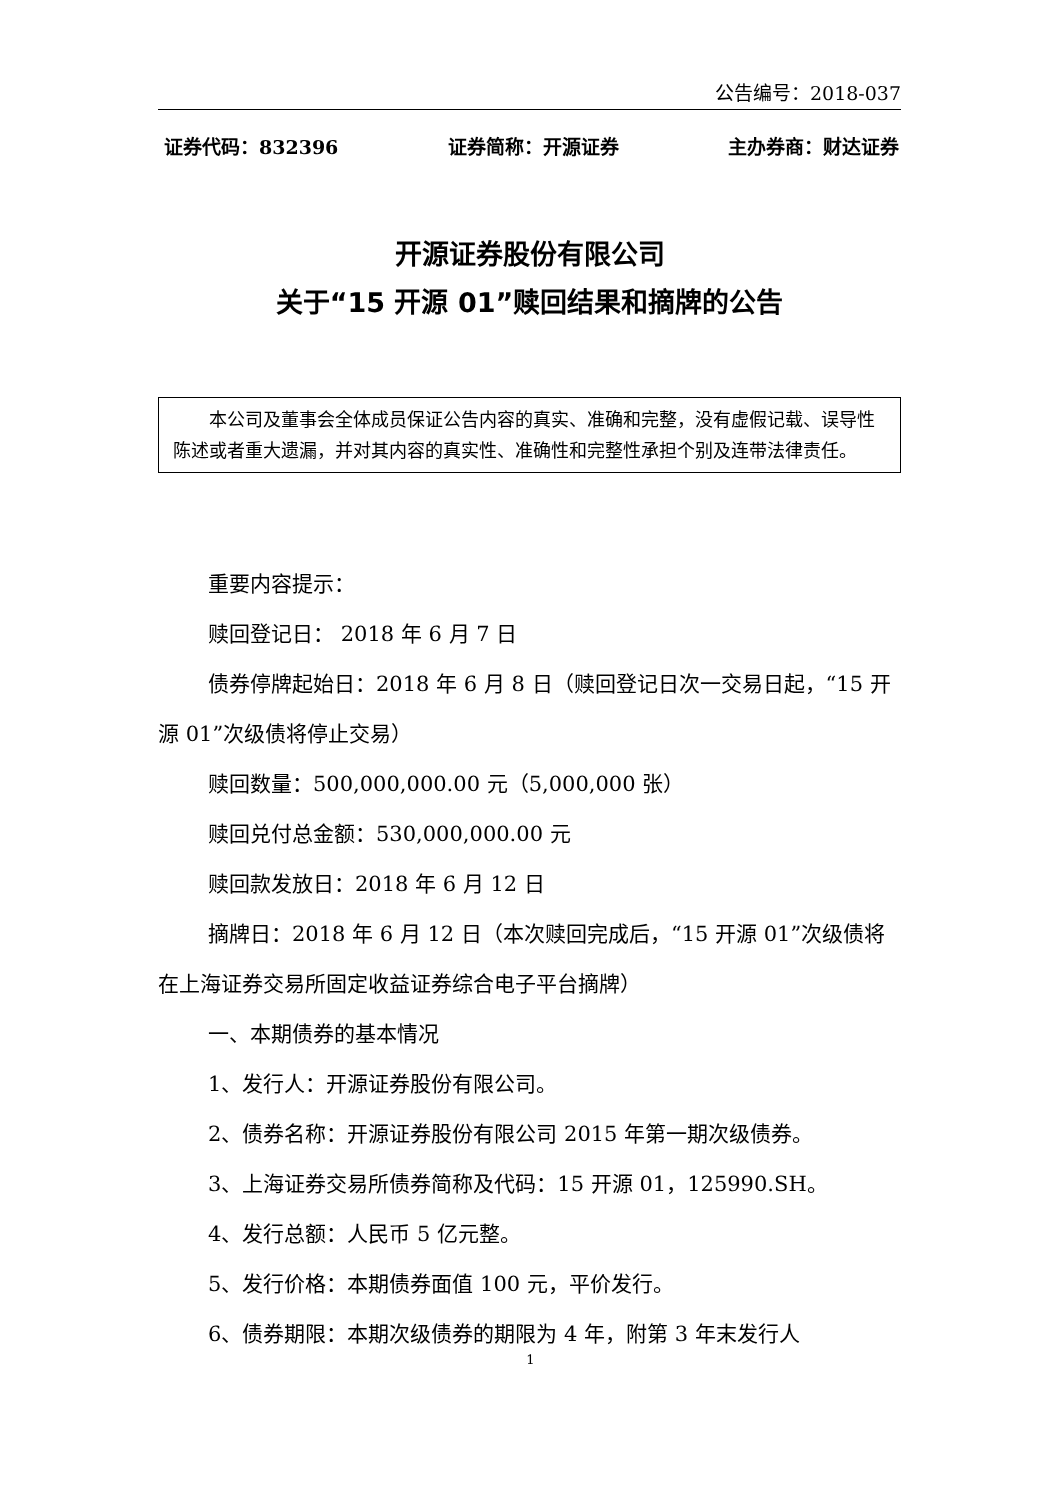公告编号：2018-037
证券代码：832396 证券简称：开源证券 主办券商：财达证券
开源证券股份有限公司
关于“15 开源 01”赎回结果和摘牌的公告
本公司及董事会全体成员保证公告内容的真实、准确和完整，没有虚假记载、误导性陈述或者重大遗漏，并对其内容的真实性、准确性和完整性承担个别及连带法律责任。
重要内容提示：
赎回登记日： 2018 年 6 月 7 日
债券停牌起始日：2018 年 6 月 8 日（赎回登记日次一交易日起，“15 开源 01”次级债将停止交易）
赎回数量：500,000,000.00 元（5,000,000 张）
赎回兑付总金额：530,000,000.00 元
赎回款发放日：2018 年 6 月 12 日
摘牌日：2018 年 6 月 12 日（本次赎回完成后，“15 开源 01”次级债将在上海证券交易所固定收益证券综合电子平台摘牌）
一、本期债券的基本情况
1、发行人：开源证券股份有限公司。
2、债券名称：开源证券股份有限公司 2015 年第一期次级债券。
3、上海证券交易所债券简称及代码：15 开源 01，125990.SH。
4、发行总额：人民币 5 亿元整。
5、发行价格：本期债券面值 100 元，平价发行。
6、债券期限：本期次级债券的期限为 4 年，附第 3 年末发行人
1